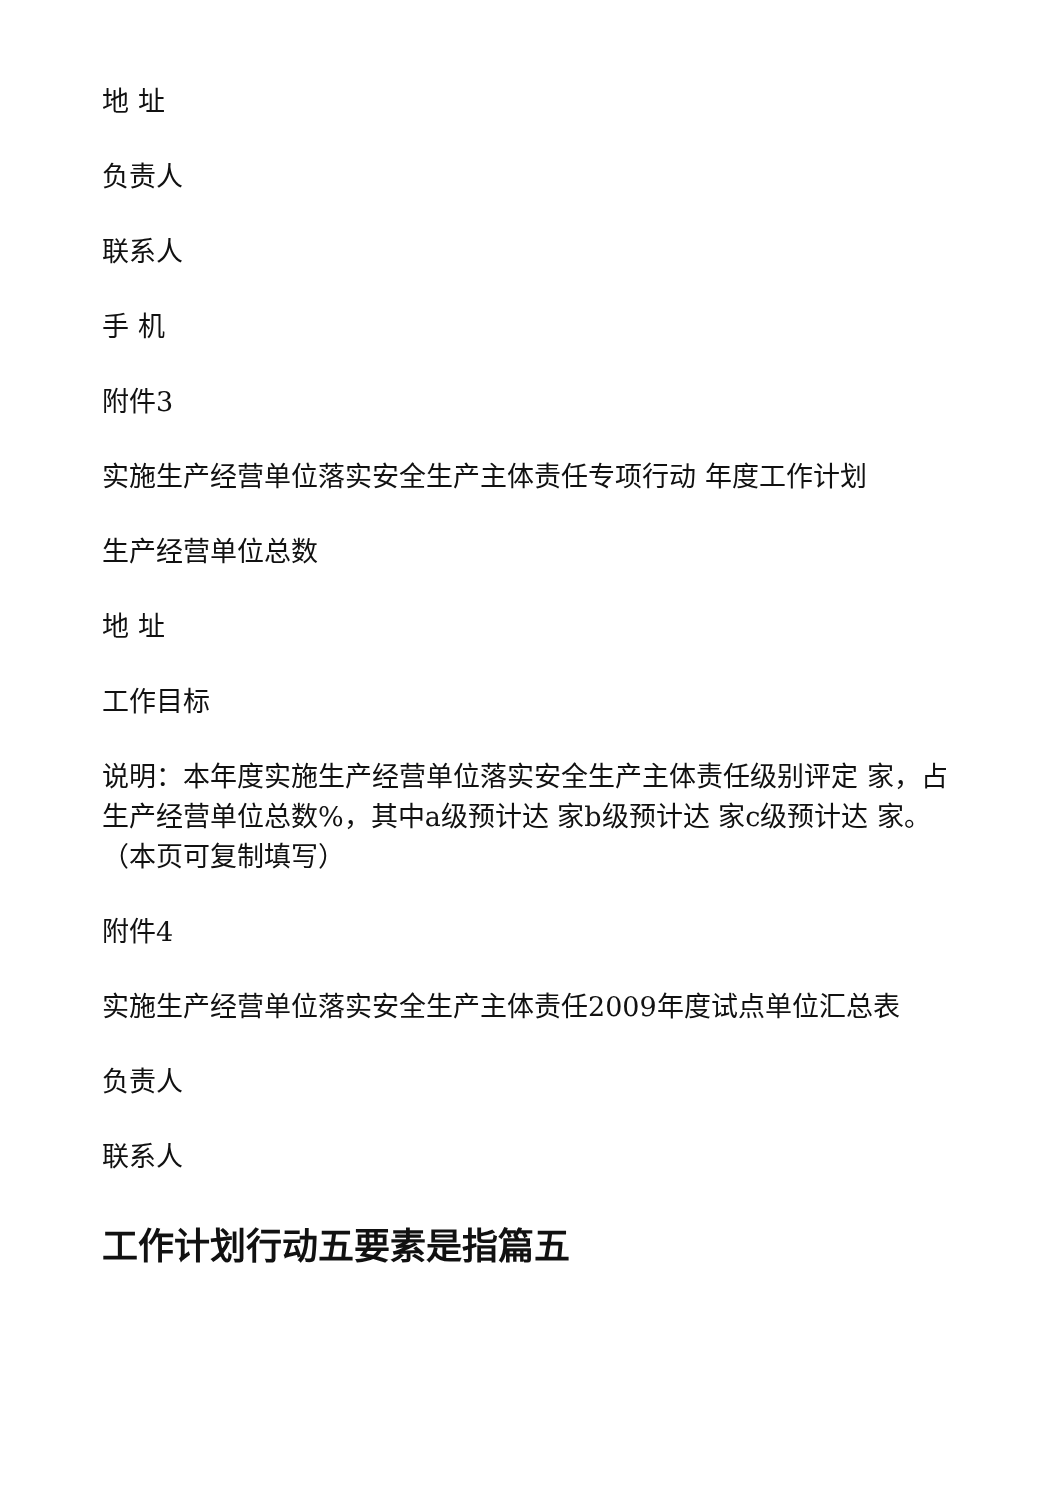地 址
负责人
联系人
手 机
附件3
实施生产经营单位落实安全生产主体责任专项行动 年度工作计划
生产经营单位总数
地 址
工作目标
说明：本年度实施生产经营单位落实安全生产主体责任级别评定 家，占生产经营单位总数%，其中a级预计达 家b级预计达 家c级预计达 家。（本页可复制填写）
附件4
实施生产经营单位落实安全生产主体责任2009年度试点单位汇总表
负责人
联系人
工作计划行动五要素是指篇五